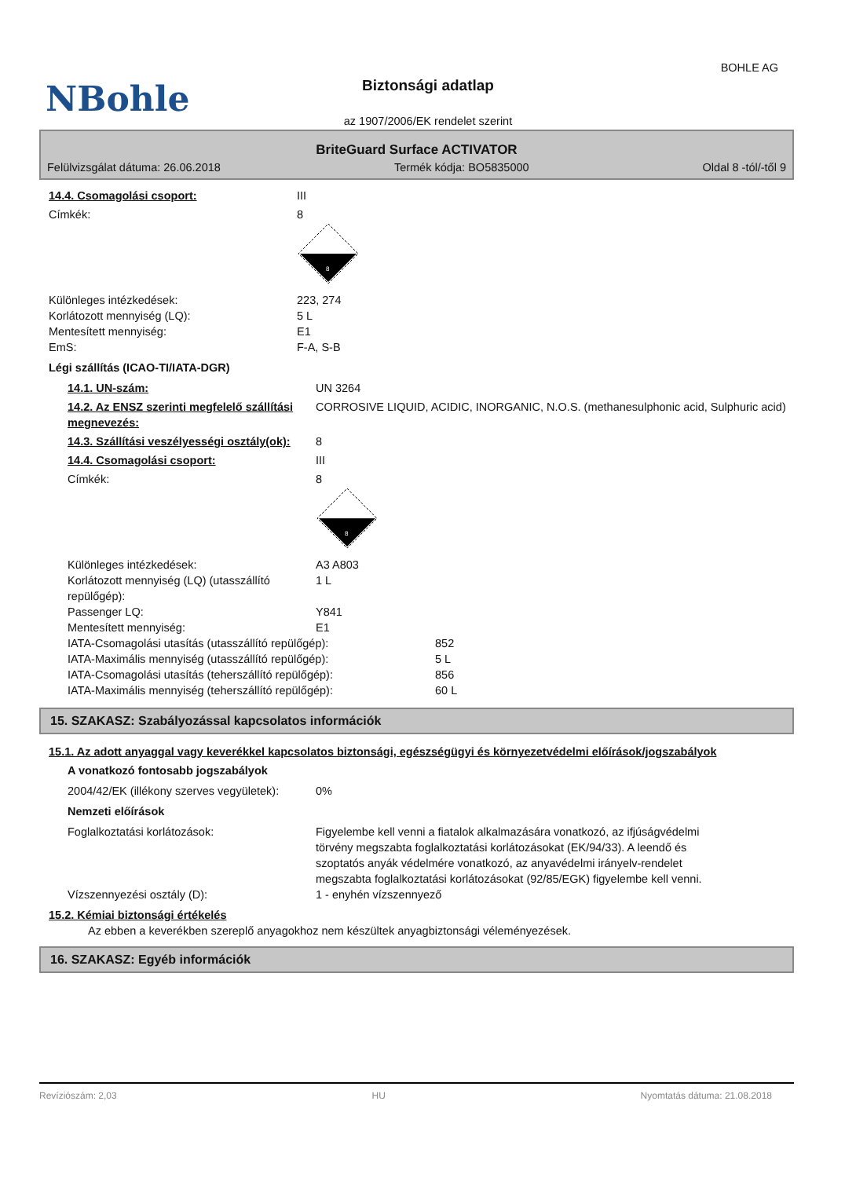NBohle
BOHLE AG
Biztonsági adatlap
az 1907/2006/EK rendelet szerint
BriteGuard Surface ACTIVATOR
Felülvizsgálat dátuma: 26.06.2018 Termék kódja: BO5835000 Oldal 8 -tól/-től 9
14.4. Csomagolási csoport: III
Címkék: 8
8
Különleges intézkedések: 223, 274
Korlátozott mennyiség (LQ): 5 L
Mentesített mennyiség: E1
EmS: F-A, S-B
Légi szállítás (ICAO-TI/IATA-DGR)
14.1. UN-szám: UN 3264
14.2. Az ENSZ szerinti megfelelő szállítási megnevezés:
CORROSIVE LIQUID, ACIDIC, INORGANIC, N.O.S. (methanesulphonic acid, Sulphuric acid)
14.3. Szállítási veszélyességi osztály(ok):
8
14.4. Csomagolási csoport: III
Címkék: 8
8
Különleges intézkedések: A3 A803
Korlátozott mennyiség (LQ) (utasszállító repülőgép):
1 L
Passenger LQ: Y841
Mentesített mennyiség: E1
IATA-Csomagolási utasítás (utasszállító repülőgép): 852
IATA-Maximális mennyiség (utasszállító repülőgép): 5 L
IATA-Csomagolási utasítás (teherszállító repülőgép): 856
IATA-Maximális mennyiség (teherszállító repülőgép): 60 L
15. SZAKASZ: Szabályozással kapcsolatos információk
15.1. Az adott anyaggal vagy keverékkel kapcsolatos biztonsági, egészségügyi és környezetvédelmi előírások/jogszabályok
A vonatkozó fontosabb jogszabályok
2004/42/EK (illékony szerves vegyületek):
0%
Nemzeti előírások
Foglalkoztatási korlátozások: Figyelembe kell venni a fiatalok alkalmazására vonatkozó, az ifjúságvédelmi törvény megszabta foglalkoztatási korlátozásokat (EK/94/33). A leendő és szoptatós anyák védelmére vonatkozó, az anyavédelmi irányelv-rendelet megszabta foglalkoztatási korlátozásokat (92/85/EGK) figyelembe kell venni.
Vízszennyezési osztály (D): 1 - enyhén vízszennyező
15.2. Kémiai biztonsági értékelés
Az ebben a keverékben szereplő anyagokhoz nem készültek anyagbiztonsági véleményezések.
16. SZAKASZ: Egyéb információk
Revíziószám: 2,03 HU Nyomtatás dátuma: 21.08.2018